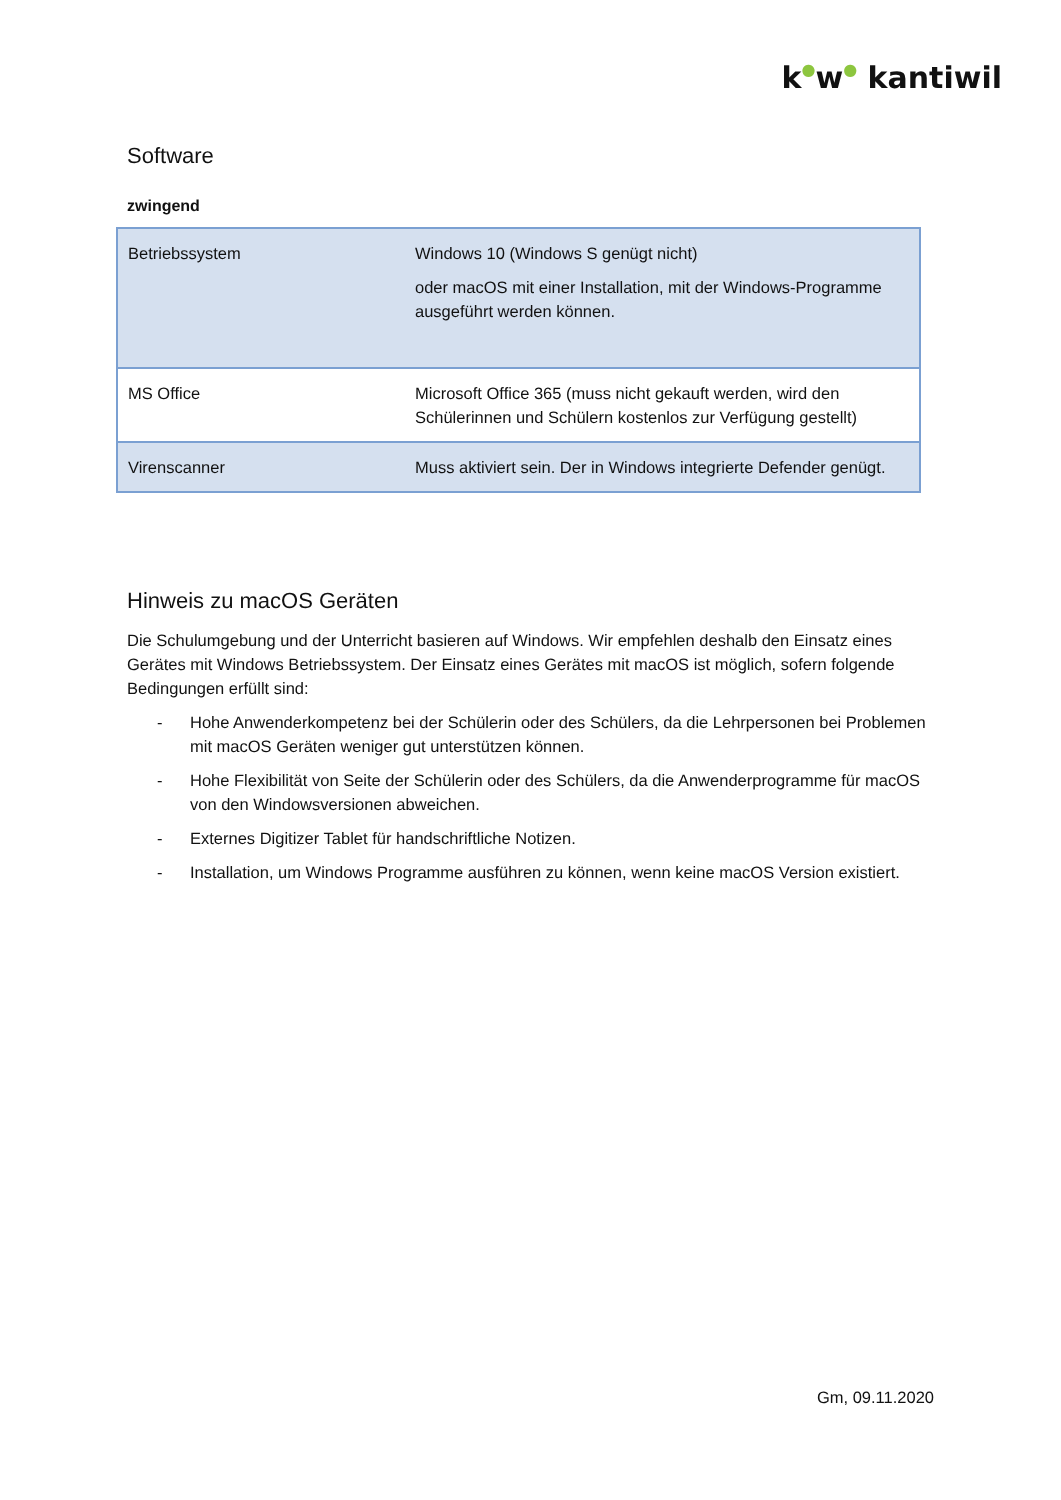k●w● kantiwil
Software
zwingend
| Betriebssystem | Windows 10 (Windows S genügt nicht) oder macOS mit einer Installation, mit der Windows-Programme ausgeführt werden können. |
| MS Office | Microsoft Office 365 (muss nicht gekauft werden, wird den Schülerinnen und Schülern kostenlos zur Verfügung gestellt) |
| Virenscanner | Muss aktiviert sein. Der in Windows integrierte Defender genügt. |
Hinweis zu macOS Geräten
Die Schulumgebung und der Unterricht basieren auf Windows. Wir empfehlen deshalb den Einsatz eines Gerätes mit Windows Betriebssystem. Der Einsatz eines Gerätes mit macOS ist möglich, sofern folgende Bedingungen erfüllt sind:
- Hohe Anwenderkompetenz bei der Schülerin oder des Schülers, da die Lehrpersonen bei Problemen mit macOS Geräten weniger gut unterstützen können.
- Hohe Flexibilität von Seite der Schülerin oder des Schülers, da die Anwenderprogramme für macOS von den Windowsversionen abweichen.
- Externes Digitizer Tablet für handschriftliche Notizen.
- Installation, um Windows Programme ausführen zu können, wenn keine macOS Version existiert.
Gm, 09.11.2020